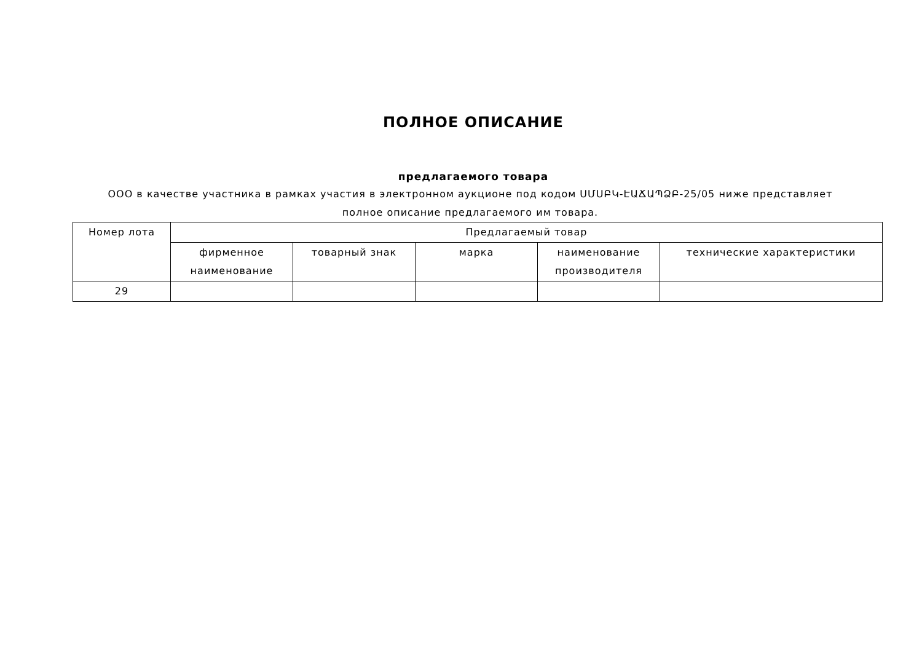ПОЛНОЕ ОПИСАНИЕ
предлагаемого товара
ООО в качестве участника в рамках участия в электронном аукционе под кодом ՍՄՍԲԿ-ԷԱՃԱՊՁԲ-25/05 ниже представляет полное описание предлагаемого им товара.
| Номер лота | Предлагаемый товар | | | | |
| --- | --- | --- | --- | --- | --- |
| | фирменное наименование | товарный знак | марка | наименование производителя | технические характеристики |
| 29 | | | | | |